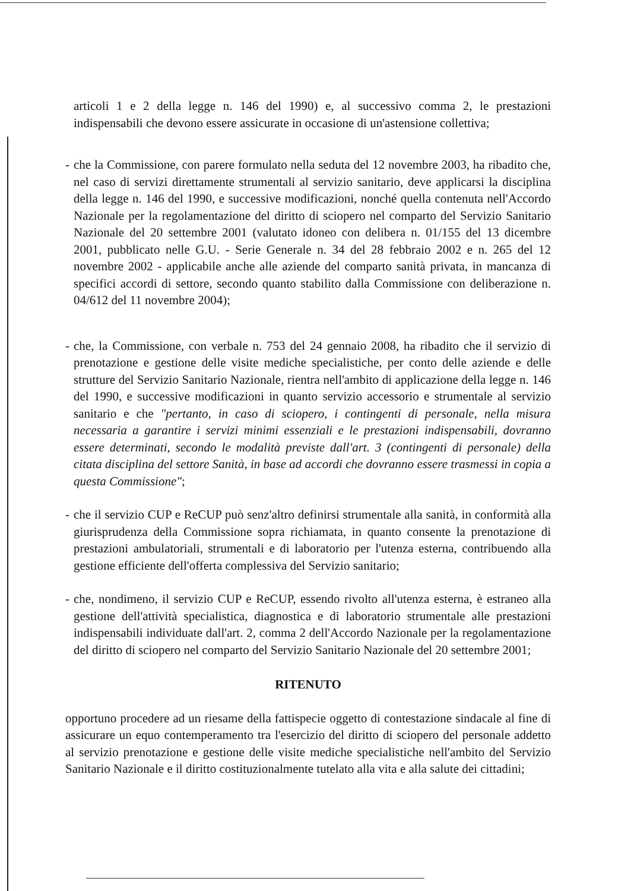articoli 1 e 2 della legge n. 146 del 1990) e, al successivo comma 2, le prestazioni indispensabili che devono essere assicurate in occasione di un'astensione collettiva;
- che la Commissione, con parere formulato nella seduta del 12 novembre 2003, ha ribadito che, nel caso di servizi direttamente strumentali al servizio sanitario, deve applicarsi la disciplina della legge n. 146 del 1990, e successive modificazioni, nonché quella contenuta nell'Accordo Nazionale per la regolamentazione del diritto di sciopero nel comparto del Servizio Sanitario Nazionale del 20 settembre 2001 (valutato idoneo con delibera n. 01/155 del 13 dicembre 2001, pubblicato nelle G.U. - Serie Generale n. 34 del 28 febbraio 2002 e n. 265 del 12 novembre 2002 - applicabile anche alle aziende del comparto sanità privata, in mancanza di specifici accordi di settore, secondo quanto stabilito dalla Commissione con deliberazione n. 04/612 del 11 novembre 2004);
- che, la Commissione, con verbale n. 753 del 24 gennaio 2008, ha ribadito che il servizio di prenotazione e gestione delle visite mediche specialistiche, per conto delle aziende e delle strutture del Servizio Sanitario Nazionale, rientra nell'ambito di applicazione della legge n. 146 del 1990, e successive modificazioni in quanto servizio accessorio e strumentale al servizio sanitario e che "pertanto, in caso di sciopero, i contingenti di personale, nella misura necessaria a garantire i servizi minimi essenziali e le prestazioni indispensabili, dovranno essere determinati, secondo le modalità previste dall'art. 3 (contingenti di personale) della citata disciplina del settore Sanità, in base ad accordi che dovranno essere trasmessi in copia a questa Commissione";
- che il servizio CUP e ReCUP può senz'altro definirsi strumentale alla sanità, in conformità alla giurisprudenza della Commissione sopra richiamata, in quanto consente la prenotazione di prestazioni ambulatoriali, strumentali e di laboratorio per l'utenza esterna, contribuendo alla gestione efficiente dell'offerta complessiva del Servizio sanitario;
- che, nondimeno, il servizio CUP e ReCUP, essendo rivolto all'utenza esterna, è estraneo alla gestione dell'attività specialistica, diagnostica e di laboratorio strumentale alle prestazioni indispensabili individuate dall'art. 2, comma 2 dell'Accordo Nazionale per la regolamentazione del diritto di sciopero nel comparto del Servizio Sanitario Nazionale del 20 settembre 2001;
RITENUTO
opportuno procedere ad un riesame della fattispecie oggetto di contestazione sindacale al fine di assicurare un equo contemperamento tra l'esercizio del diritto di sciopero del personale addetto al servizio prenotazione e gestione delle visite mediche specialistiche nell'ambito del Servizio Sanitario Nazionale e il diritto costituzionalmente tutelato alla vita e alla salute dei cittadini;